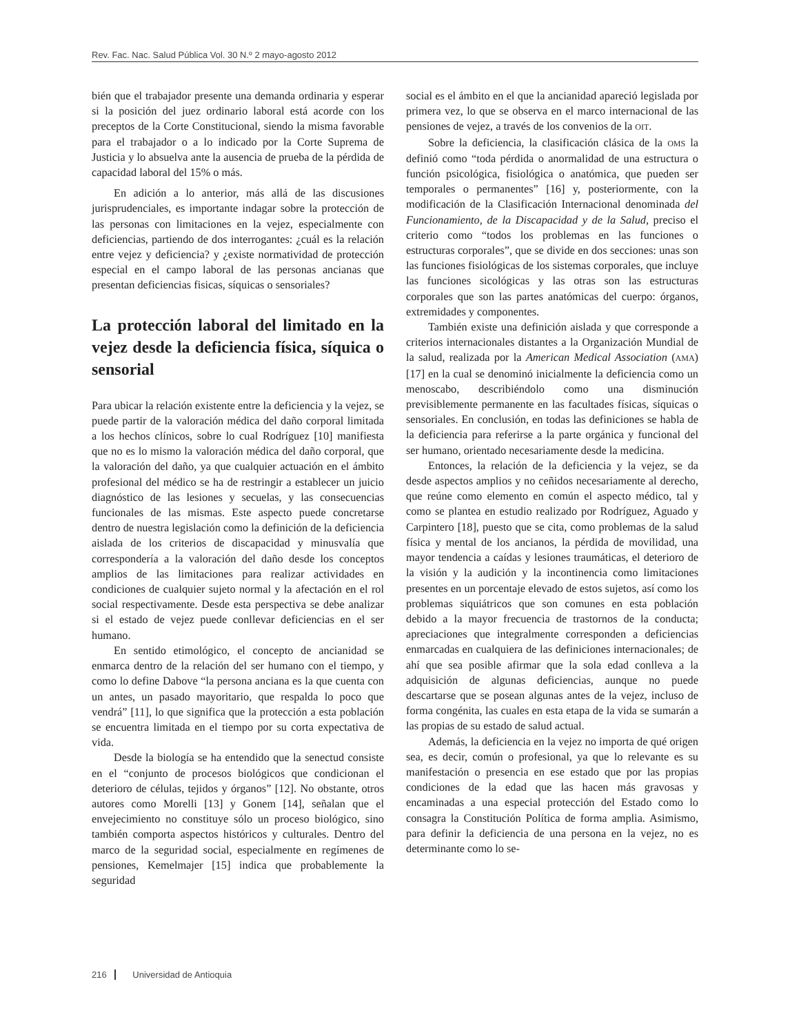Rev. Fac. Nac. Salud Pública Vol. 30 N.º 2 mayo-agosto 2012
bién que el trabajador presente una demanda ordinaria y esperar si la posición del juez ordinario laboral está acorde con los preceptos de la Corte Constitucional, siendo la misma favorable para el trabajador o a lo indicado por la Corte Suprema de Justicia y lo absuelva ante la ausencia de prueba de la pérdida de capacidad laboral del 15% o más.
En adición a lo anterior, más allá de las discusiones jurisprudenciales, es importante indagar sobre la protección de las personas con limitaciones en la vejez, especialmente con deficiencias, partiendo de dos interrogantes: ¿cuál es la relación entre vejez y deficiencia? y ¿existe normatividad de protección especial en el campo laboral de las personas ancianas que presentan deficiencias fisicas, síquicas o sensoriales?
La protección laboral del limitado en la vejez desde la deficiencia física, síquica o sensorial
Para ubicar la relación existente entre la deficiencia y la vejez, se puede partir de la valoración médica del daño corporal limitada a los hechos clínicos, sobre lo cual Rodríguez [10] manifiesta que no es lo mismo la valoración médica del daño corporal, que la valoración del daño, ya que cualquier actuación en el ámbito profesional del médico se ha de restringir a establecer un juicio diagnóstico de las lesiones y secuelas, y las consecuencias funcionales de las mismas. Este aspecto puede concretarse dentro de nuestra legislación como la definición de la deficiencia aislada de los criterios de discapacidad y minusvalía que correspondería a la valoración del daño desde los conceptos amplios de las limitaciones para realizar actividades en condiciones de cualquier sujeto normal y la afectación en el rol social respectivamente. Desde esta perspectiva se debe analizar si el estado de vejez puede conllevar deficiencias en el ser humano.
En sentido etimológico, el concepto de ancianidad se enmarca dentro de la relación del ser humano con el tiempo, y como lo define Dabove “la persona anciana es la que cuenta con un antes, un pasado mayoritario, que respalda lo poco que vendrá” [11], lo que significa que la protección a esta población se encuentra limitada en el tiempo por su corta expectativa de vida.
Desde la biología se ha entendido que la senectud consiste en el “conjunto de procesos biológicos que condicionan el deterioro de células, tejidos y órganos” [12]. No obstante, otros autores como Morelli [13] y Gonem [14], señalan que el envejecimiento no constituye sólo un proceso biológico, sino también comporta aspectos históricos y culturales. Dentro del marco de la seguridad social, especialmente en regímenes de pensiones, Kemelmajer [15] indica que probablemente la seguridad
social es el ámbito en el que la ancianidad apareció legislada por primera vez, lo que se observa en el marco internacional de las pensiones de vejez, a través de los convenios de la OIT.
Sobre la deficiencia, la clasificación clásica de la OMS la definió como “toda pérdida o anormalidad de una estructura o función psicológica, fisiológica o anatómica, que pueden ser temporales o permanentes” [16] y, posteriormente, con la modificación de la Clasificación Internacional denominada del Funcionamiento, de la Discapacidad y de la Salud, preciso el criterio como “todos los problemas en las funciones o estructuras corporales”, que se divide en dos secciones: unas son las funciones fisiológicas de los sistemas corporales, que incluye las funciones sicológicas y las otras son las estructuras corporales que son las partes anatómicas del cuerpo: órganos, extremidades y componentes.
También existe una definición aislada y que corresponde a criterios internacionales distantes a la Organización Mundial de la salud, realizada por la American Medical Association (AMA) [17] en la cual se denominó inicialmente la deficiencia como un menoscabo, describiéndolo como una disminución previsiblemente permanente en las facultades físicas, síquicas o sensoriales. En conclusión, en todas las definiciones se habla de la deficiencia para referirse a la parte orgánica y funcional del ser humano, orientado necesariamente desde la medicina.
Entonces, la relación de la deficiencia y la vejez, se da desde aspectos amplios y no ceñidos necesariamente al derecho, que reúne como elemento en común el aspecto médico, tal y como se plantea en estudio realizado por Rodríguez, Aguado y Carpintero [18], puesto que se cita, como problemas de la salud física y mental de los ancianos, la pérdida de movilidad, una mayor tendencia a caídas y lesiones traumáticas, el deterioro de la visión y la audición y la incontinencia como limitaciones presentes en un porcentaje elevado de estos sujetos, así como los problemas siquiátricos que son comunes en esta población debido a la mayor frecuencia de trastornos de la conducta; apreciaciones que integralmente corresponden a deficiencias enmarcadas en cualquiera de las definiciones internacionales; de ahí que sea posible afirmar que la sola edad conlleva a la adquisición de algunas deficiencias, aunque no puede descartarse que se posean algunas antes de la vejez, incluso de forma congénita, las cuales en esta etapa de la vida se sumarán a las propias de su estado de salud actual.
Además, la deficiencia en la vejez no importa de qué origen sea, es decir, común o profesional, ya que lo relevante es su manifestación o presencia en ese estado que por las propias condiciones de la edad que las hacen más gravosas y encaminadas a una especial protección del Estado como lo consagra la Constitución Política de forma amplia. Asimismo, para definir la deficiencia de una persona en la vejez, no es determinante como lo se-
216 Universidad de Antioquia